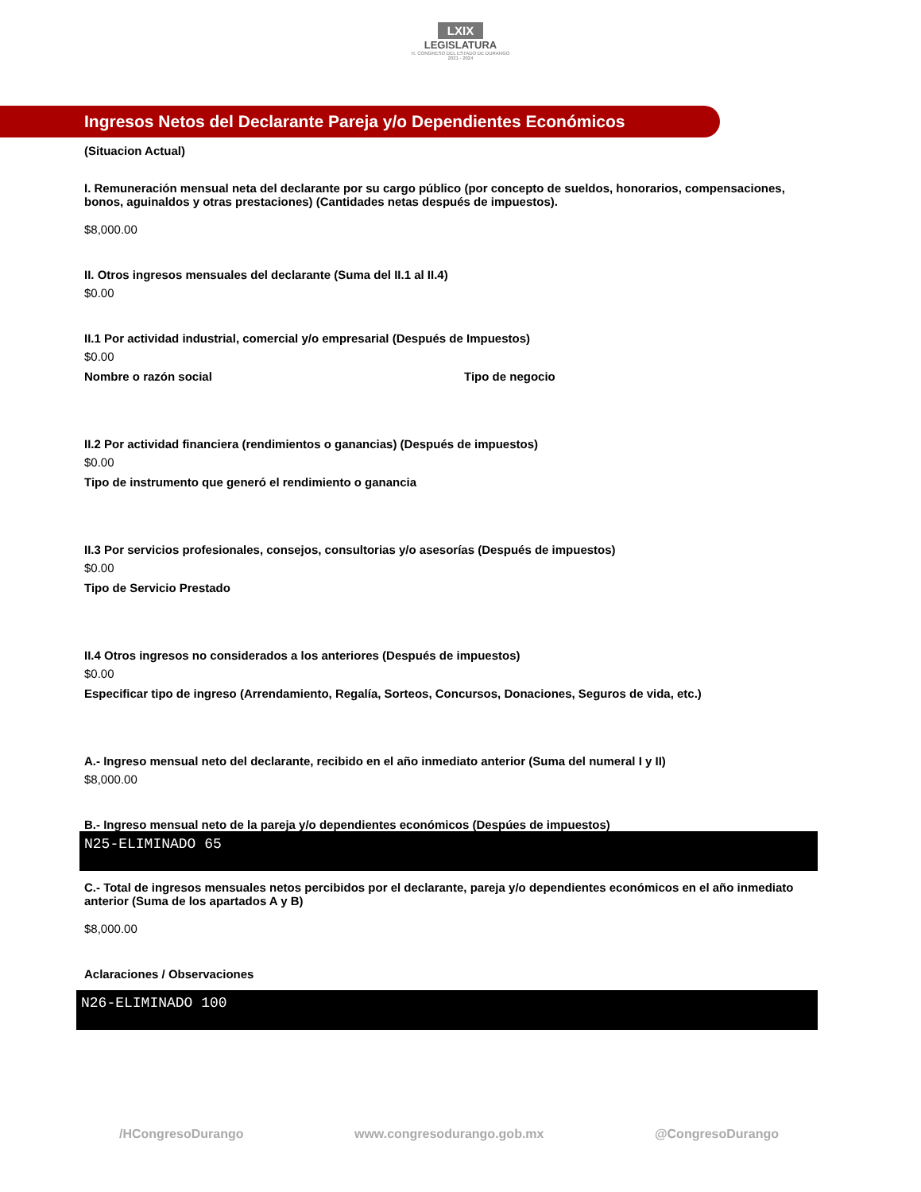LXIX
LEGISLATURA
H. CONGRESO DEL ESTADO DE DURANGO
2021 - 2024
Ingresos Netos del Declarante Pareja y/o Dependientes Económicos
(Situacion Actual)
I. Remuneración mensual neta del declarante por su cargo público (por concepto de sueldos, honorarios, compensaciones, bonos, aguinaldos y otras prestaciones) (Cantidades netas después de impuestos).
$8,000.00
II. Otros ingresos mensuales del declarante (Suma del II.1 al II.4)
$0.00
II.1 Por actividad industrial, comercial y/o empresarial (Después de Impuestos)
$0.00
Nombre o razón social Tipo de negocio
II.2 Por actividad financiera (rendimientos o ganancias) (Después de impuestos)
$0.00
Tipo de instrumento que generó el rendimiento o ganancia
II.3 Por servicios profesionales, consejos, consultorias y/o asesorías (Después de impuestos)
$0.00
Tipo de Servicio Prestado
II.4 Otros ingresos no considerados a los anteriores (Después de impuestos)
$0.00
Especificar tipo de ingreso (Arrendamiento, Regalía, Sorteos, Concursos, Donaciones, Seguros de vida, etc.)
A.- Ingreso mensual neto del declarante, recibido en el año inmediato anterior (Suma del numeral I y II)
$8,000.00
B.- Ingreso mensual neto de la pareja y/o dependientes económicos (Despúes de impuestos)
N25-ELIMINADO 65
C.- Total de ingresos mensuales netos percibidos por el declarante, pareja y/o dependientes económicos en el año inmediato anterior (Suma de los apartados A y B)
$8,000.00
Aclaraciones / Observaciones
N26-ELIMINADO 100
/HCongresoDurango www.congresodurango.gob.mx @CongresoDurango